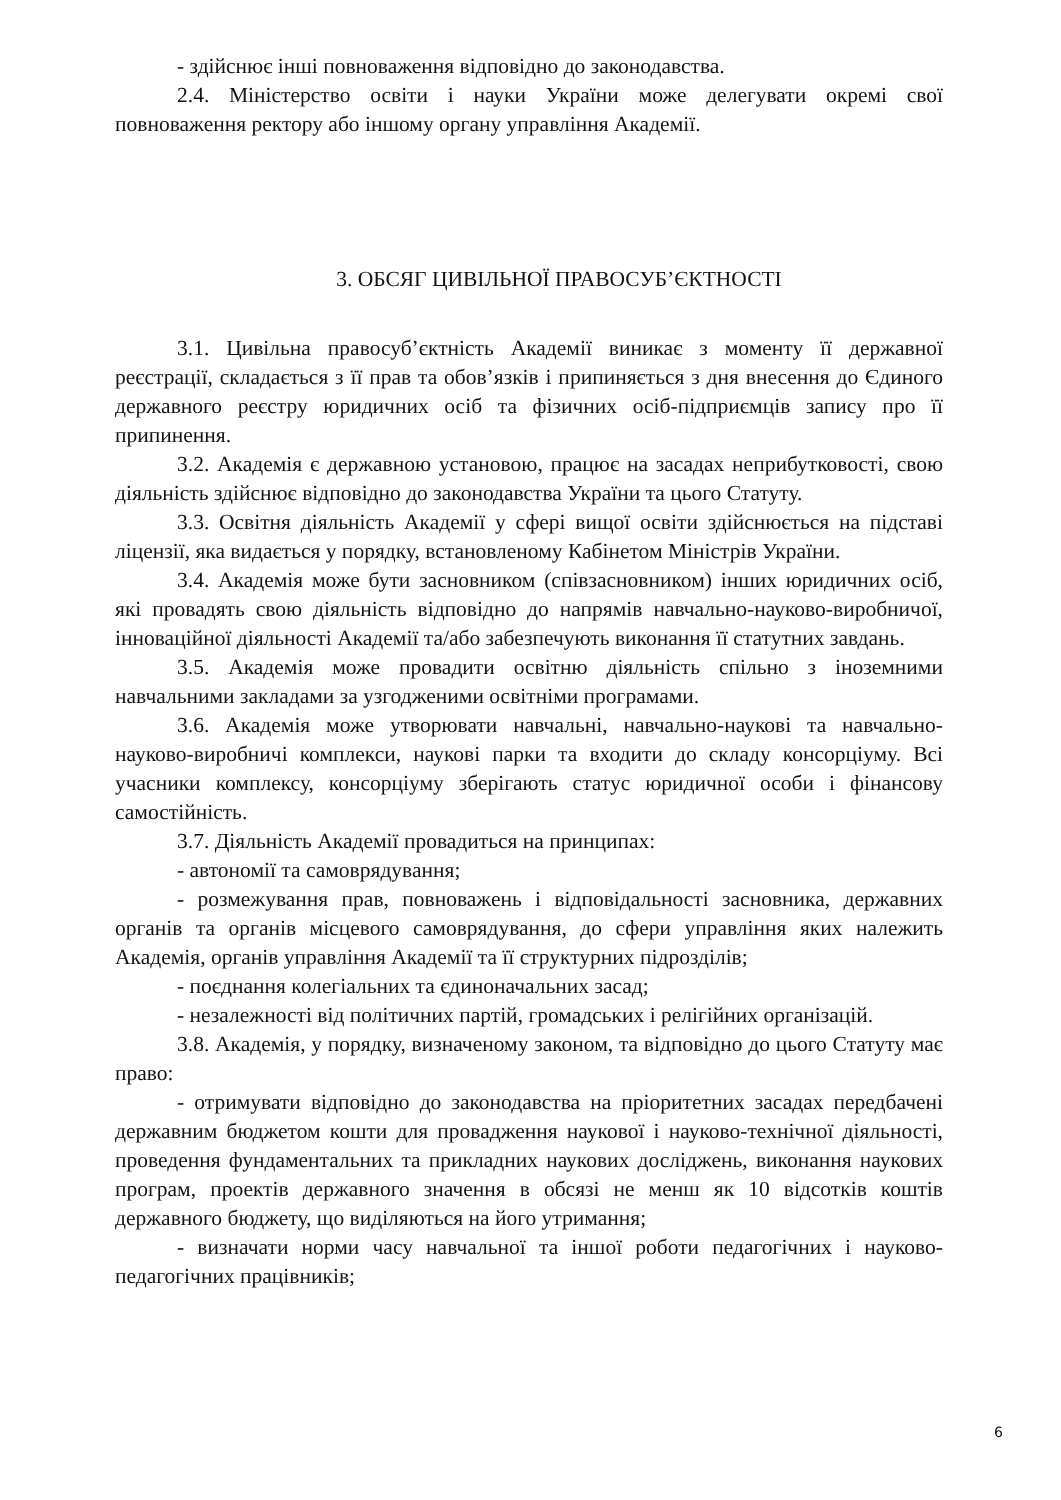- здійснює інші повноваження відповідно до законодавства.
2.4. Міністерство освіти і науки України може делегувати окремі свої повноваження ректору або іншому органу управління Академії.
3. ОБСЯГ ЦИВІЛЬНОЇ ПРАВОСУБ’ЄКТНОСТІ
3.1. Цивільна правосуб’єктність Академії виникає з моменту її державної реєстрації, складається з її прав та обов’язків і припиняється з дня внесення до Єдиного державного реєстру юридичних осіб та фізичних осіб-підприємців запису про її припинення.
3.2. Академія є державною установою, працює на засадах неприбутковості, свою діяльність здійснює відповідно до законодавства України та цього Статуту.
3.3. Освітня діяльність Академії у сфері вищої освіти здійснюється на підставі ліцензії, яка видається у порядку, встановленому Кабінетом Міністрів України.
3.4. Академія може бути засновником (співзасновником) інших юридичних осіб, які провадять свою діяльність відповідно до напрямів навчально-науково-виробничої, інноваційної діяльності Академії та/або забезпечують виконання її статутних завдань.
3.5. Академія може провадити освітню діяльність спільно з іноземними навчальними закладами за узгодженими освітніми програмами.
3.6. Академія може утворювати навчальні, навчально-наукові та навчально-науково-виробничі комплекси, наукові парки та входити до складу консорціуму. Всі учасники комплексу, консорціуму зберігають статус юридичної особи і фінансову самостійність.
3.7. Діяльність Академії провадиться на принципах:
- автономії та самоврядування;
- розмежування прав, повноважень і відповідальності засновника, державних органів та органів місцевого самоврядування, до сфери управління яких належить Академія, органів управління Академії та її структурних підрозділів;
- поєднання колегіальних та єдиноначальних засад;
- незалежності від політичних партій, громадських і релігійних організацій.
3.8. Академія, у порядку, визначеному законом, та відповідно до цього Статуту має право:
- отримувати відповідно до законодавства на пріоритетних засадах передбачені державним бюджетом кошти для провадження наукової і науково-технічної діяльності, проведення фундаментальних та прикладних наукових досліджень, виконання наукових програм, проектів державного значення в обсязі не менш як 10 відсотків коштів державного бюджету, що виділяються на його утримання;
- визначати норми часу навчальної та іншої роботи педагогічних і науково-педагогічних працівників;
6